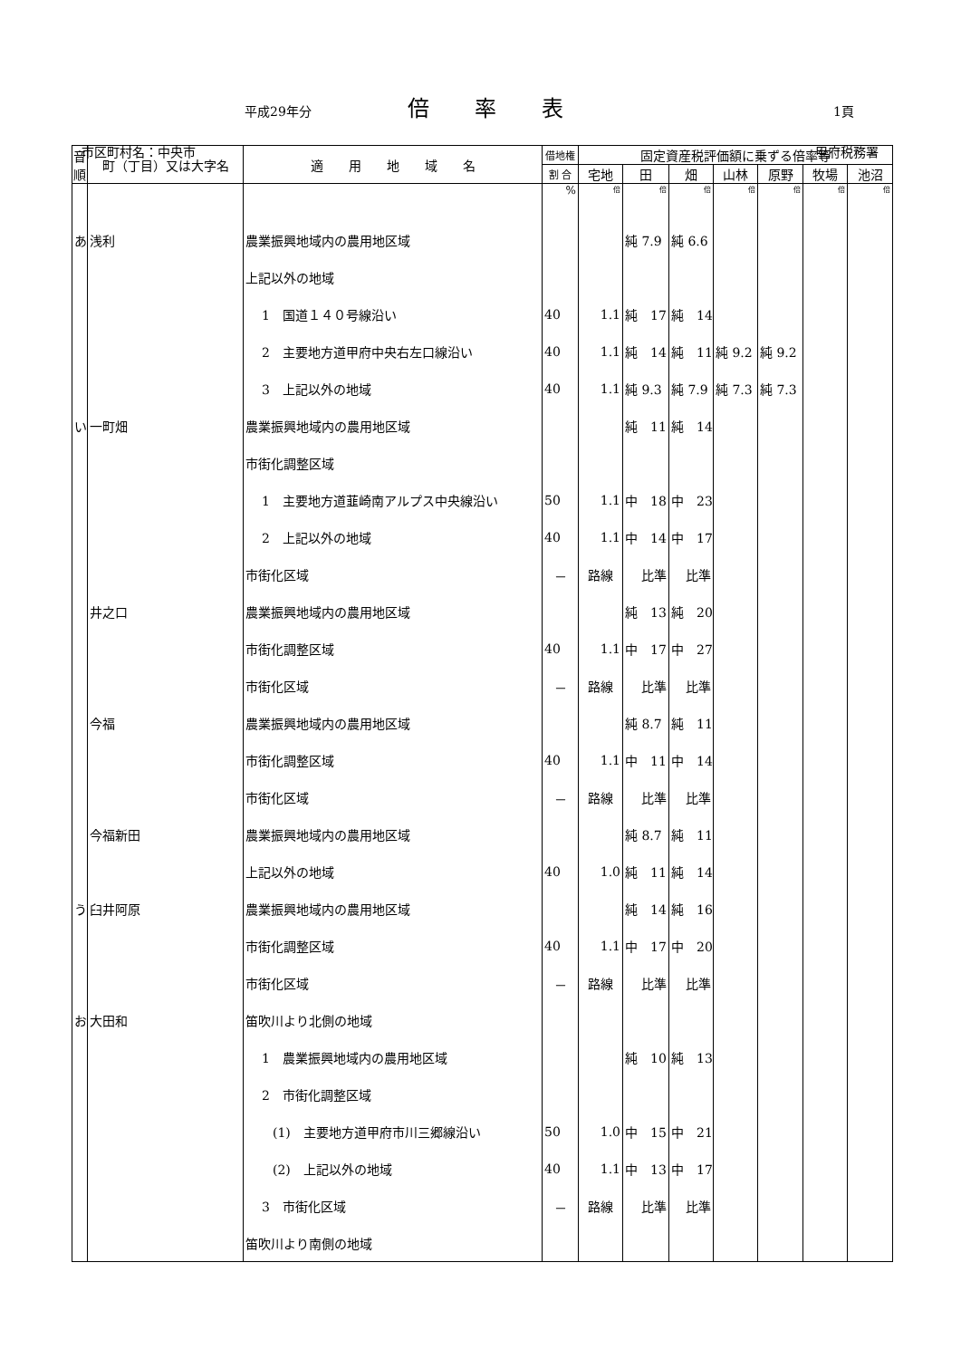平成29年分 倍率表 1頁
市区町村名：中央市 甲府税務署
| 音 順 | 町（丁目）又は大字名 | 適 用 地 域 名 | 借地権 | 固定資産税評価額に乗ずる倍率等 | | | | | | |
| --- | --- | --- | --- | --- | --- | --- | --- | --- | --- | --- |
| | | | 割 合 | 宅地 | 田 | 畑 | 山林 | 原野 | 牧場 | 池沼 |
| | | | % | 倍 | 倍 | 倍 | 倍 | 倍 | 倍 | 倍 |
| あ | 浅利 | 農業振興地域内の農用地区域 | | | 純 7.9 | 純 6.6 | | | | |
| | | 上記以外の地域 | | | | | | | | |
| | | 1 国道１４０号線沿い | 40 | 1.1 | 純 17 | 純 14 | | | | |
| | | 2 主要地方道甲府中央右左口線沿い | 40 | 1.1 | 純 14 | 純 11 | 純 9.2 | 純 9.2 | | |
| | | 3 上記以外の地域 | 40 | 1.1 | 純 9.3 | 純 7.9 | 純 7.3 | 純 7.3 | | |
| い | 一町畑 | 農業振興地域内の農用地区域 | | | 純 11 | 純 14 | | | | |
| | | 市街化調整区域 | | | | | | | | |
| | | 1 主要地方道韮崎南アルプス中央線沿い | 50 | 1.1 | 中 18 | 中 23 | | | | |
| | | 2 上記以外の地域 | 40 | 1.1 | 中 14 | 中 17 | | | | |
| | | 市街化区域 | － | 路線 | 比準 | 比準 | | | | |
| | 井之口 | 農業振興地域内の農用地区域 | | | 純 13 | 純 20 | | | | |
| | | 市街化調整区域 | 40 | 1.1 | 中 17 | 中 27 | | | | |
| | | 市街化区域 | － | 路線 | 比準 | 比準 | | | | |
| | 今福 | 農業振興地域内の農用地区域 | | | 純 8.7 | 純 11 | | | | |
| | | 市街化調整区域 | 40 | 1.1 | 中 11 | 中 14 | | | | |
| | | 市街化区域 | － | 路線 | 比準 | 比準 | | | | |
| | 今福新田 | 農業振興地域内の農用地区域 | | | 純 8.7 | 純 11 | | | | |
| | | 上記以外の地域 | 40 | 1.0 | 純 11 | 純 14 | | | | |
| う | 臼井阿原 | 農業振興地域内の農用地区域 | | | 純 14 | 純 16 | | | | |
| | | 市街化調整区域 | 40 | 1.1 | 中 17 | 中 20 | | | | |
| | | 市街化区域 | － | 路線 | 比準 | 比準 | | | | |
| お | 大田和 | 笛吹川より北側の地域 | | | | | | | | |
| | | 1 農業振興地域内の農用地区域 | | | 純 10 | 純 13 | | | | |
| | | 2 市街化調整区域 | | | | | | | | |
| | | (1) 主要地方道甲府市川三郷線沿い | 50 | 1.0 | 中 15 | 中 21 | | | | |
| | | (2) 上記以外の地域 | 40 | 1.1 | 中 13 | 中 17 | | | | |
| | | 3 市街化区域 | － | 路線 | 比準 | 比準 | | | | |
| | | 笛吹川より南側の地域 | | | | | | | | |